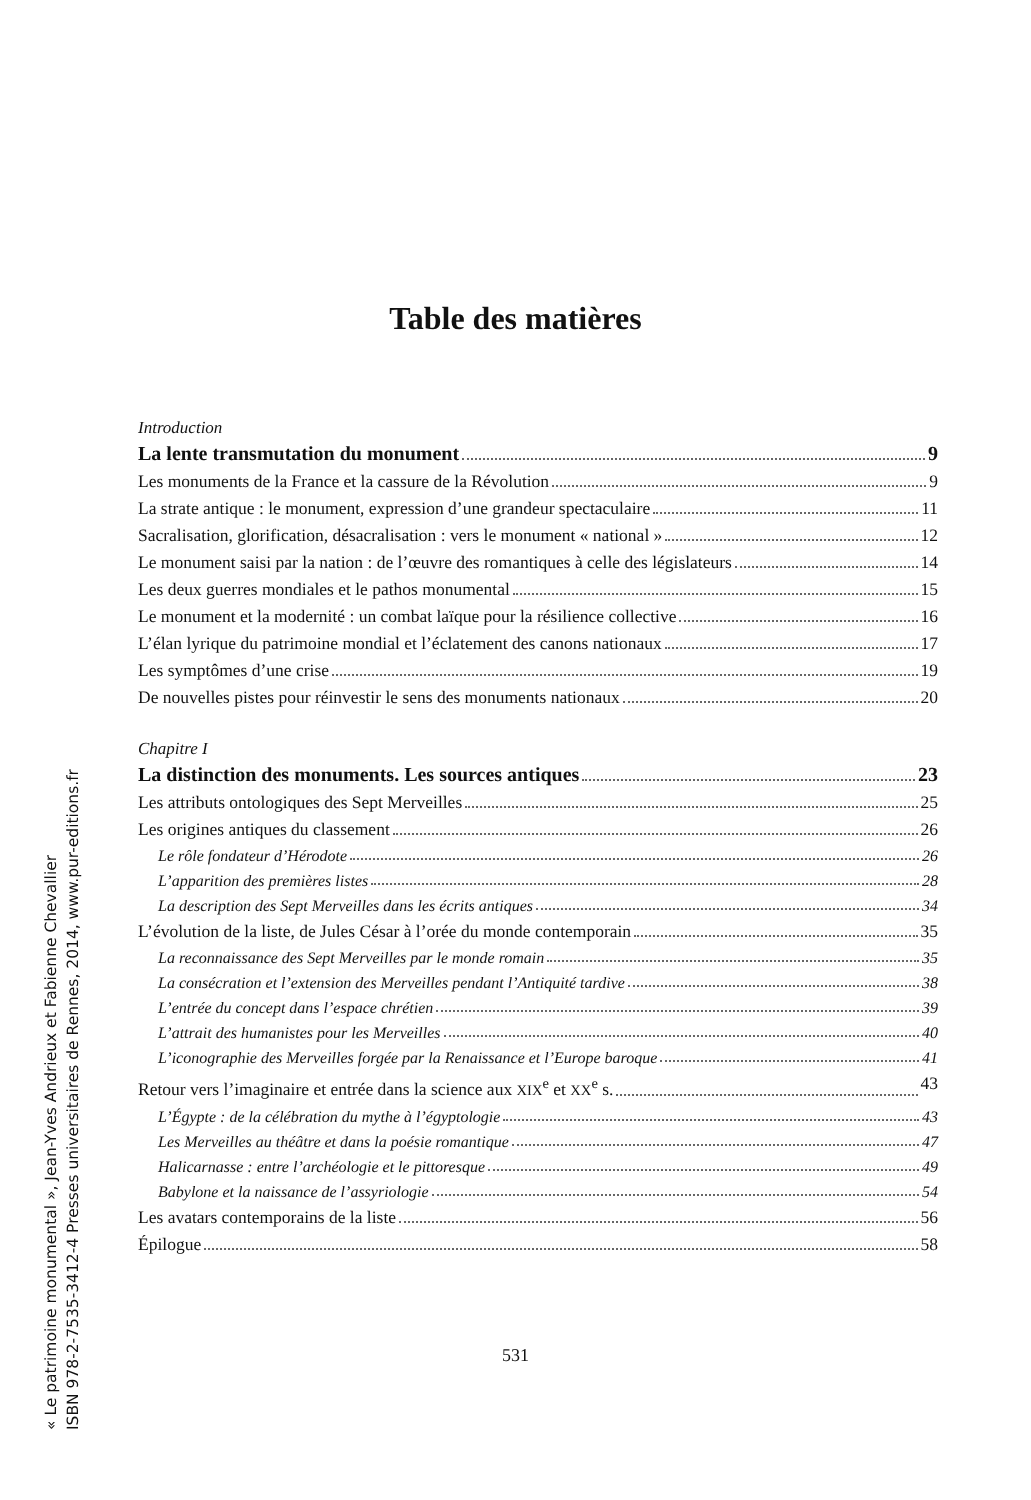Table des matières
Introduction
La lente transmutation du monument 9
Les monuments de la France et la cassure de la Révolution 9
La strate antique : le monument, expression d’une grandeur spectaculaire 11
Sacralisation, glorification, désacralisation : vers le monument « national » 12
Le monument saisi par la nation : de l’œuvre des romantiques à celle des législateurs 14
Les deux guerres mondiales et le pathos monumental 15
Le monument et la modernité : un combat laïque pour la résilience collective 16
L’élan lyrique du patrimoine mondial et l’éclatement des canons nationaux 17
Les symptômes d’une crise 19
De nouvelles pistes pour réinvestir le sens des monuments nationaux 20
Chapitre I
La distinction des monuments. Les sources antiques 23
Les attributs ontologiques des Sept Merveilles 25
Les origines antiques du classement 26
Le rôle fondateur d’Hérodote 26
L’apparition des premières listes 28
La description des Sept Merveilles dans les écrits antiques 34
L’évolution de la liste, de Jules César à l’orée du monde contemporain 35
La reconnaissance des Sept Merveilles par le monde romain 35
La consécration et l’extension des Merveilles pendant l’Antiquité tardive 38
L’entrée du concept dans l’espace chrétien 39
L’attrait des humanistes pour les Merveilles 40
L’iconographie des Merveilles forgée par la Renaissance et l’Europe baroque 41
Retour vers l’imaginaire et entrée dans la science aux XIX<sup>e</sup> et XX<sup>e</sup> s. 43
L’Égypte : de la célébration du mythe à l’égyptologie 43
Les Merveilles au théâtre et dans la poésie romantique 47
Halicarnasse : entre l’archéologie et le pittoresque 49
Babylone et la naissance de l’assyriologie 54
Les avatars contemporains de la liste 56
Épilogue 58
531
« Le patrimoine monumental », Jean-Yves Andrieux et Fabienne Chevallier
ISBN 978-2-7535-3412-4 Presses universitaires de Rennes, 2014, www.pur-editions.fr